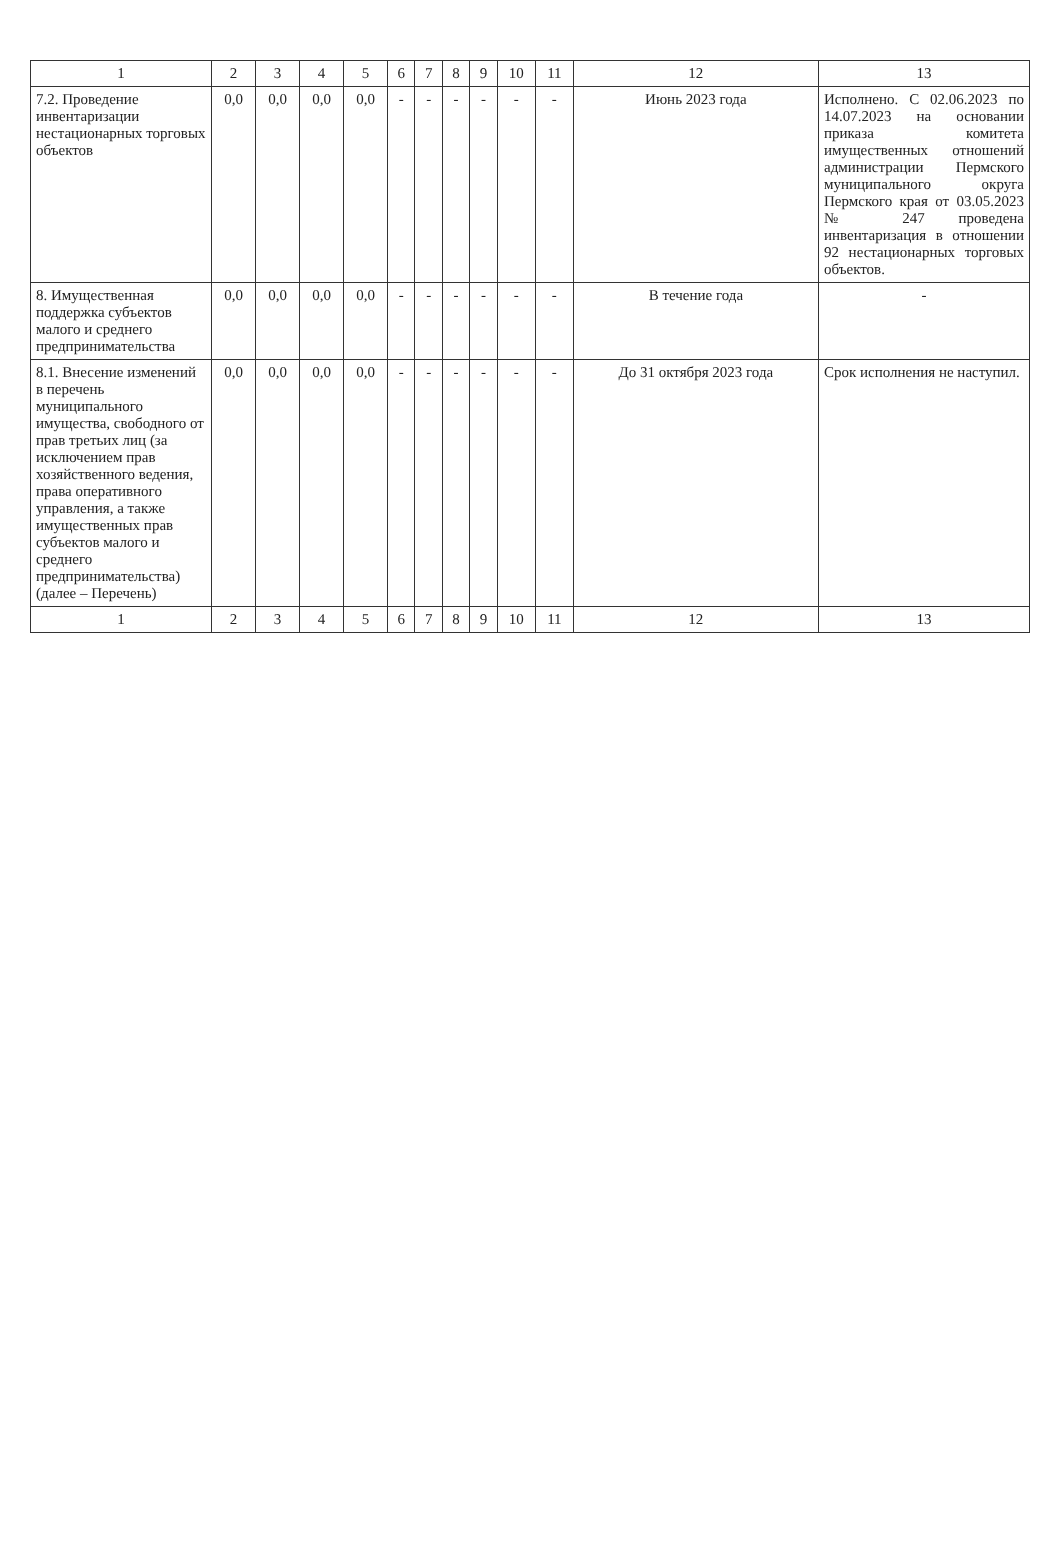| 1 | 2 | 3 | 4 | 5 | 6 | 7 | 8 | 9 | 10 | 11 | 12 | 13 |
| --- | --- | --- | --- | --- | --- | --- | --- | --- | --- | --- | --- | --- |
| 7.2. Проведение инвентаризации нестационарных торговых объектов | 0,0 | 0,0 | 0,0 | 0,0 | - | - | - | - | - | - | Июнь 2023 года | Исполнено. С 02.06.2023 по 14.07.2023 на основании приказа комитета имущественных отношений администрации Пермского муниципального округа Пермского края от 03.05.2023 № 247 проведена инвентаризация в отношении 92 нестационарных торговых объектов. |
| 8. Имущественная поддержка субъектов малого и среднего предпринимательства | 0,0 | 0,0 | 0,0 | 0,0 | - | - | - | - | - | - | В течение года | - |
| 8.1. Внесение изменений в перечень муниципального имущества, свободного от прав третьих лиц (за исключением прав хозяйственного ведения, права оперативного управления, а также имущественных прав субъектов малого и среднего предпринимательства) (далее – Перечень) | 0,0 | 0,0 | 0,0 | 0,0 | - | - | - | - | - | - | До 31 октября 2023 года | Срок исполнения не наступил. |
| 1 | 2 | 3 | 4 | 5 | 6 | 7 | 8 | 9 | 10 | 11 | 12 | 13 |